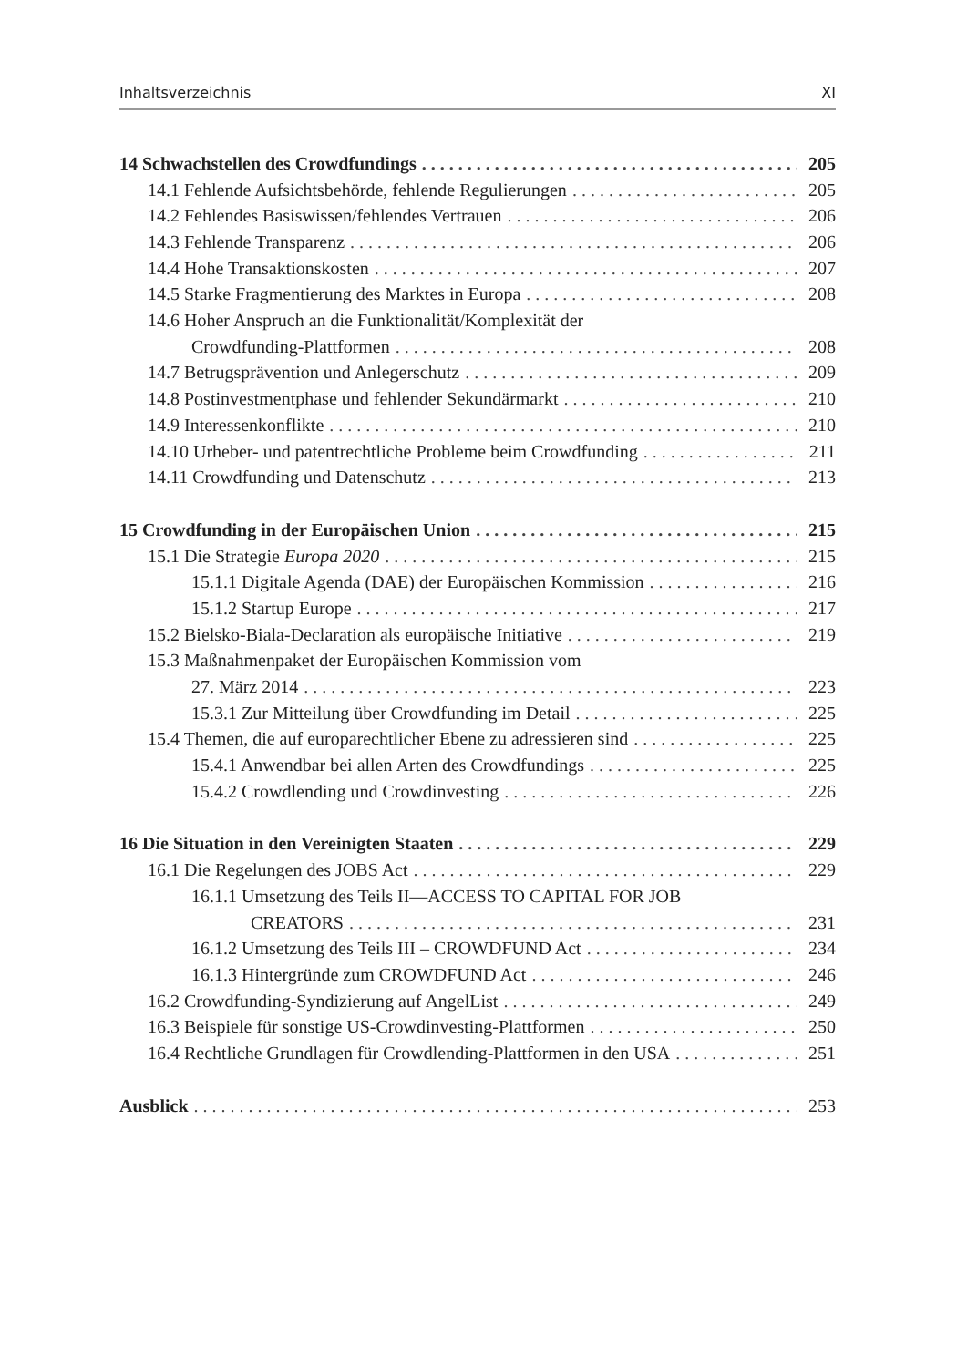Inhaltsverzeichnis XI
14 Schwachstellen des Crowdfundings 205
14.1 Fehlende Aufsichtsbehörde, fehlende Regulierungen 205
14.2 Fehlendes Basiswissen/fehlendes Vertrauen 206
14.3 Fehlende Transparenz 206
14.4 Hohe Transaktionskosten 207
14.5 Starke Fragmentierung des Marktes in Europa 208
14.6 Hoher Anspruch an die Funktionalität/Komplexität der
Crowdfunding-Plattformen 208
14.7 Betrugsprävention und Anlegerschutz 209
14.8 Postinvestmentphase und fehlender Sekundärmarkt 210
14.9 Interessenkonflikte 210
14.10 Urheber- und patentrechtliche Probleme beim Crowdfunding 211
14.11 Crowdfunding und Datenschutz 213
15 Crowdfunding in der Europäischen Union 215
15.1 Die Strategie Europa 2020 215
15.1.1 Digitale Agenda (DAE) der Europäischen Kommission 216
15.1.2 Startup Europe 217
15.2 Bielsko-Biala-Declaration als europäische Initiative 219
15.3 Maßnahmenpaket der Europäischen Kommission vom
27. März 2014 223
15.3.1 Zur Mitteilung über Crowdfunding im Detail 225
15.4 Themen, die auf europarechtlicher Ebene zu adressieren sind 225
15.4.1 Anwendbar bei allen Arten des Crowdfundings 225
15.4.2 Crowdlending und Crowdinvesting 226
16 Die Situation in den Vereinigten Staaten 229
16.1 Die Regelungen des JOBS Act 229
16.1.1 Umsetzung des Teils II—ACCESS TO CAPITAL FOR JOB
CREATORS 231
16.1.2 Umsetzung des Teils III – CROWDFUND Act 234
16.1.3 Hintergründe zum CROWDFUND Act 246
16.2 Crowdfunding-Syndizierung auf AngelList 249
16.3 Beispiele für sonstige US-Crowdinvesting-Plattformen 250
16.4 Rechtliche Grundlagen für Crowdlending-Plattformen in den USA 251
Ausblick 253